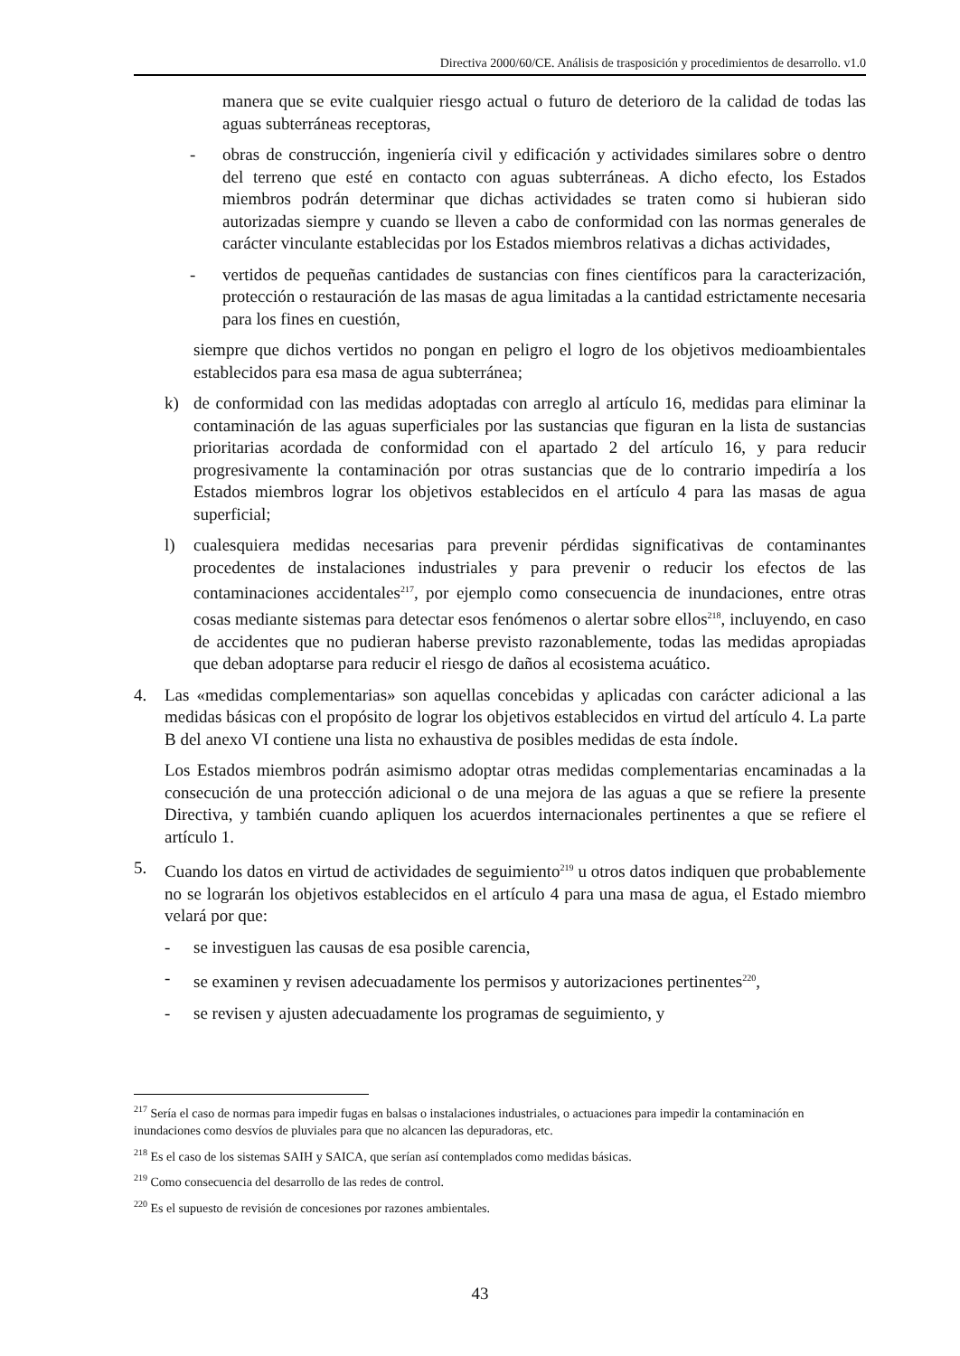Directiva 2000/60/CE. Análisis de trasposición y procedimientos de desarrollo. v1.0
manera que se evite cualquier riesgo actual o futuro de deterioro de la calidad de todas las aguas subterráneas receptoras,
- obras de construcción, ingeniería civil y edificación y actividades similares sobre o dentro del terreno que esté en contacto con aguas subterráneas. A dicho efecto, los Estados miembros podrán determinar que dichas actividades se traten como si hubieran sido autorizadas siempre y cuando se lleven a cabo de conformidad con las normas generales de carácter vinculante establecidas por los Estados miembros relativas a dichas actividades,
- vertidos de pequeñas cantidades de sustancias con fines científicos para la caracterización, protección o restauración de las masas de agua limitadas a la cantidad estrictamente necesaria para los fines en cuestión,
siempre que dichos vertidos no pongan en peligro el logro de los objetivos medioambientales establecidos para esa masa de agua subterránea;
k) de conformidad con las medidas adoptadas con arreglo al artículo 16, medidas para eliminar la contaminación de las aguas superficiales por las sustancias que figuran en la lista de sustancias prioritarias acordada de conformidad con el apartado 2 del artículo 16, y para reducir progresivamente la contaminación por otras sustancias que de lo contrario impediría a los Estados miembros lograr los objetivos establecidos en el artículo 4 para las masas de agua superficial;
l) cualesquiera medidas necesarias para prevenir pérdidas significativas de contaminantes procedentes de instalaciones industriales y para prevenir o reducir los efectos de las contaminaciones accidentales<sup>217</sup>, por ejemplo como consecuencia de inundaciones, entre otras cosas mediante sistemas para detectar esos fenómenos o alertar sobre ellos<sup>218</sup>, incluyendo, en caso de accidentes que no pudieran haberse previsto razonablemente, todas las medidas apropiadas que deban adoptarse para reducir el riesgo de daños al ecosistema acuático.
4. Las «medidas complementarias» son aquellas concebidas y aplicadas con carácter adicional a las medidas básicas con el propósito de lograr los objetivos establecidos en virtud del artículo 4. La parte B del anexo VI contiene una lista no exhaustiva de posibles medidas de esta índole.
Los Estados miembros podrán asimismo adoptar otras medidas complementarias encaminadas a la consecución de una protección adicional o de una mejora de las aguas a que se refiere la presente Directiva, y también cuando apliquen los acuerdos internacionales pertinentes a que se refiere el artículo 1.
5. Cuando los datos en virtud de actividades de seguimiento<sup>219</sup> u otros datos indiquen que probablemente no se lograrán los objetivos establecidos en el artículo 4 para una masa de agua, el Estado miembro velará por que:
- se investiguen las causas de esa posible carencia,
- se examinen y revisen adecuadamente los permisos y autorizaciones pertinentes<sup>220</sup>,
- se revisen y ajusten adecuadamente los programas de seguimiento, y
<sup>217</sup> Sería el caso de normas para impedir fugas en balsas o instalaciones industriales, o actuaciones para impedir la contaminación en inundaciones como desvíos de pluviales para que no alcancen las depuradoras, etc.
<sup>218</sup> Es el caso de los sistemas SAIH y SAICA, que serían así contemplados como medidas básicas.
<sup>219</sup> Como consecuencia del desarrollo de las redes de control.
<sup>220</sup> Es el supuesto de revisión de concesiones por razones ambientales.
43